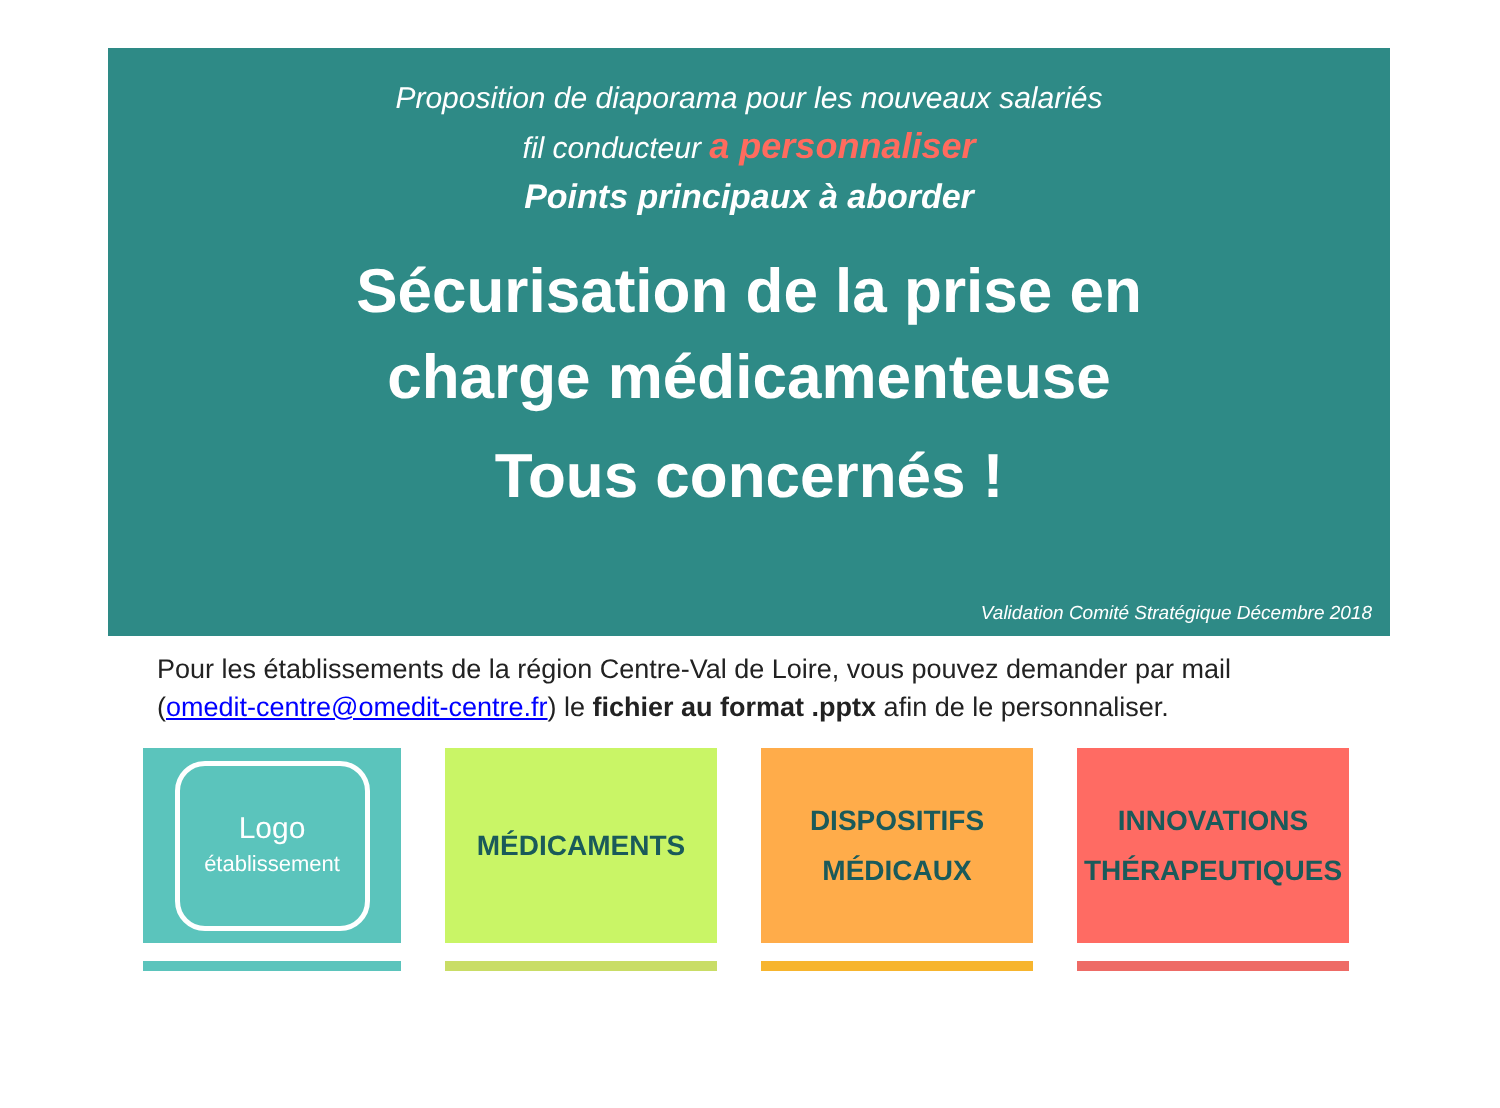Proposition de diaporama pour les nouveaux salariés
fil conducteur a personnaliser
Points principaux à aborder
Sécurisation de la prise en
charge médicamenteuse
Tous concernés !
Validation Comité Stratégique Décembre 2018
Pour les établissements de la région Centre-Val de Loire, vous pouvez demander par mail (omedit-centre@omedit-centre.fr) le fichier au format .pptx afin de le personnaliser.
Logo
établissement
MÉDICAMENTS DISPOSITIFS
MÉDICAUX
INNOVATIONS
THÉRAPEUTIQUES